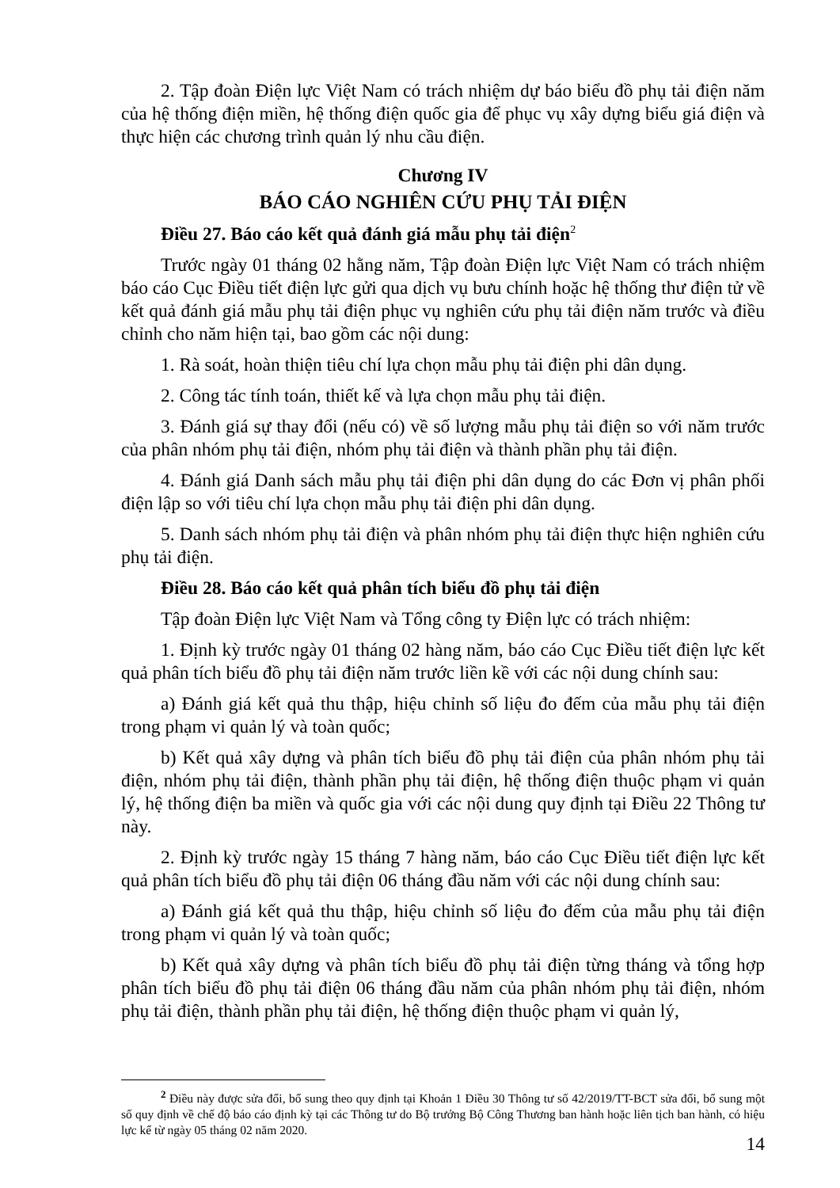2. Tập đoàn Điện lực Việt Nam có trách nhiệm dự báo biểu đồ phụ tải điện năm của hệ thống điện miền, hệ thống điện quốc gia để phục vụ xây dựng biểu giá điện và thực hiện các chương trình quản lý nhu cầu điện.
Chương IV
BÁO CÁO NGHIÊN CỨU PHỤ TẢI ĐIỆN
Điều 27. Báo cáo kết quả đánh giá mẫu phụ tải điện<sup>2</sup>
Trước ngày 01 tháng 02 hằng năm, Tập đoàn Điện lực Việt Nam có trách nhiệm báo cáo Cục Điều tiết điện lực gửi qua dịch vụ bưu chính hoặc hệ thống thư điện tử về kết quả đánh giá mẫu phụ tải điện phục vụ nghiên cứu phụ tải điện năm trước và điều chỉnh cho năm hiện tại, bao gồm các nội dung:
1. Rà soát, hoàn thiện tiêu chí lựa chọn mẫu phụ tải điện phi dân dụng.
2. Công tác tính toán, thiết kế và lựa chọn mẫu phụ tải điện.
3. Đánh giá sự thay đổi (nếu có) về số lượng mẫu phụ tải điện so với năm trước của phân nhóm phụ tải điện, nhóm phụ tải điện và thành phần phụ tải điện.
4. Đánh giá Danh sách mẫu phụ tải điện phi dân dụng do các Đơn vị phân phối điện lập so với tiêu chí lựa chọn mẫu phụ tải điện phi dân dụng.
5. Danh sách nhóm phụ tải điện và phân nhóm phụ tải điện thực hiện nghiên cứu phụ tải điện.
Điều 28. Báo cáo kết quả phân tích biểu đồ phụ tải điện
Tập đoàn Điện lực Việt Nam và Tổng công ty Điện lực có trách nhiệm:
1. Định kỳ trước ngày 01 tháng 02 hàng năm, báo cáo Cục Điều tiết điện lực kết quả phân tích biểu đồ phụ tải điện năm trước liền kề với các nội dung chính sau:
a) Đánh giá kết quả thu thập, hiệu chỉnh số liệu đo đếm của mẫu phụ tải điện trong phạm vi quản lý và toàn quốc;
b) Kết quả xây dựng và phân tích biểu đồ phụ tải điện của phân nhóm phụ tải điện, nhóm phụ tải điện, thành phần phụ tải điện, hệ thống điện thuộc phạm vi quản lý, hệ thống điện ba miền và quốc gia với các nội dung quy định tại Điều 22 Thông tư này.
2. Định kỳ trước ngày 15 tháng 7 hàng năm, báo cáo Cục Điều tiết điện lực kết quả phân tích biểu đồ phụ tải điện 06 tháng đầu năm với các nội dung chính sau:
a) Đánh giá kết quả thu thập, hiệu chỉnh số liệu đo đếm của mẫu phụ tải điện trong phạm vi quản lý và toàn quốc;
b) Kết quả xây dựng và phân tích biểu đồ phụ tải điện từng tháng và tổng hợp phân tích biểu đồ phụ tải điện 06 tháng đầu năm của phân nhóm phụ tải điện, nhóm phụ tải điện, thành phần phụ tải điện, hệ thống điện thuộc phạm vi quản lý,
<sup>2</sup> Điều này được sửa đổi, bổ sung theo quy định tại Khoản 1 Điều 30 Thông tư số 42/2019/TT-BCT sửa đổi, bổ sung một số quy định về chế độ báo cáo định kỳ tại các Thông tư do Bộ trưởng Bộ Công Thương ban hành hoặc liên tịch ban hành, có hiệu lực kể từ ngày 05 tháng 02 năm 2020.
14